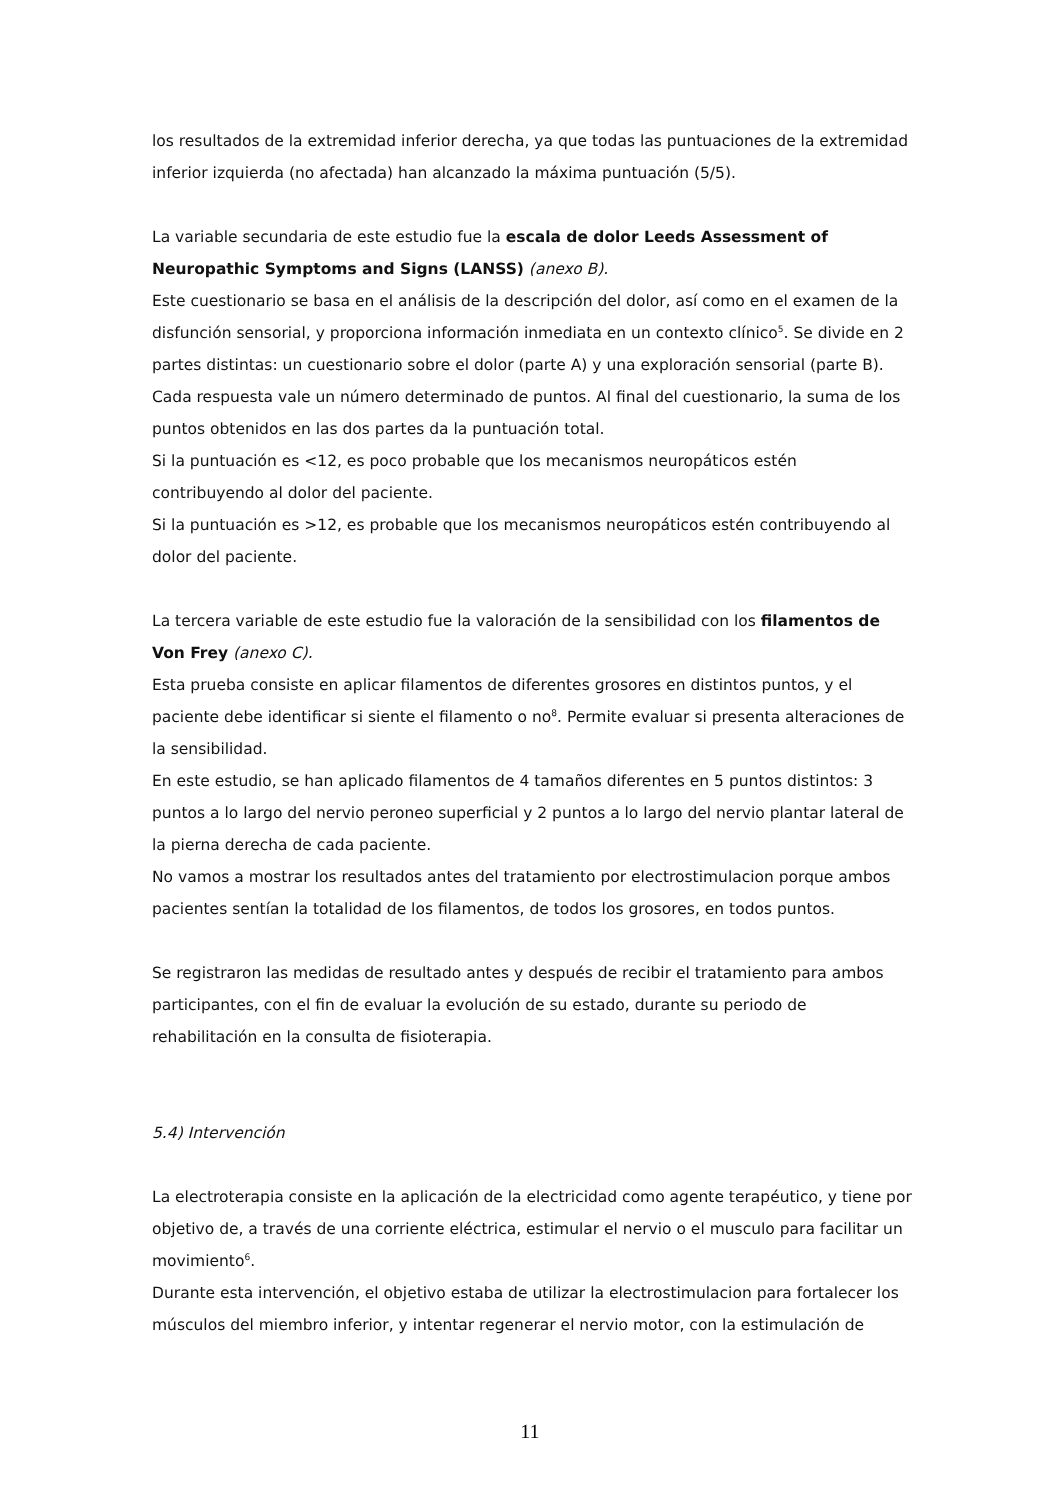los resultados de la extremidad inferior derecha, ya que todas las puntuaciones de la extremidad inferior izquierda (no afectada) han alcanzado la máxima puntuación (5/5).
La variable secundaria de este estudio fue la escala de dolor Leeds Assessment of Neuropathic Symptoms and Signs (LANSS) (anexo B).
Este cuestionario se basa en el análisis de la descripción del dolor, así como en el examen de la disfunción sensorial, y proporciona información inmediata en un contexto clínico<sup>5</sup>. Se divide en 2 partes distintas: un cuestionario sobre el dolor (parte A) y una exploración sensorial (parte B). Cada respuesta vale un número determinado de puntos. Al final del cuestionario, la suma de los puntos obtenidos en las dos partes da la puntuación total.
Si la puntuación es <12, es poco probable que los mecanismos neuropáticos estén contribuyendo al dolor del paciente.
Si la puntuación es >12, es probable que los mecanismos neuropáticos estén contribuyendo al dolor del paciente.
La tercera variable de este estudio fue la valoración de la sensibilidad con los filamentos de Von Frey (anexo C).
Esta prueba consiste en aplicar filamentos de diferentes grosores en distintos puntos, y el paciente debe identificar si siente el filamento o no<sup>8</sup>. Permite evaluar si presenta alteraciones de la sensibilidad.
En este estudio, se han aplicado filamentos de 4 tamaños diferentes en 5 puntos distintos: 3 puntos a lo largo del nervio peroneo superficial y 2 puntos a lo largo del nervio plantar lateral de la pierna derecha de cada paciente.
No vamos a mostrar los resultados antes del tratamiento por electrostimulacion porque ambos pacientes sentían la totalidad de los filamentos, de todos los grosores, en todos puntos.
Se registraron las medidas de resultado antes y después de recibir el tratamiento para ambos participantes, con el fin de evaluar la evolución de su estado, durante su periodo de rehabilitación en la consulta de fisioterapia.
5.4) Intervención
La electroterapia consiste en la aplicación de la electricidad como agente terapéutico, y tiene por objetivo de, a través de una corriente eléctrica, estimular el nervio o el musculo para facilitar un movimiento<sup>6</sup>.
Durante esta intervención, el objetivo estaba de utilizar la electrostimulacion para fortalecer los músculos del miembro inferior, y intentar regenerar el nervio motor, con la estimulación de
11